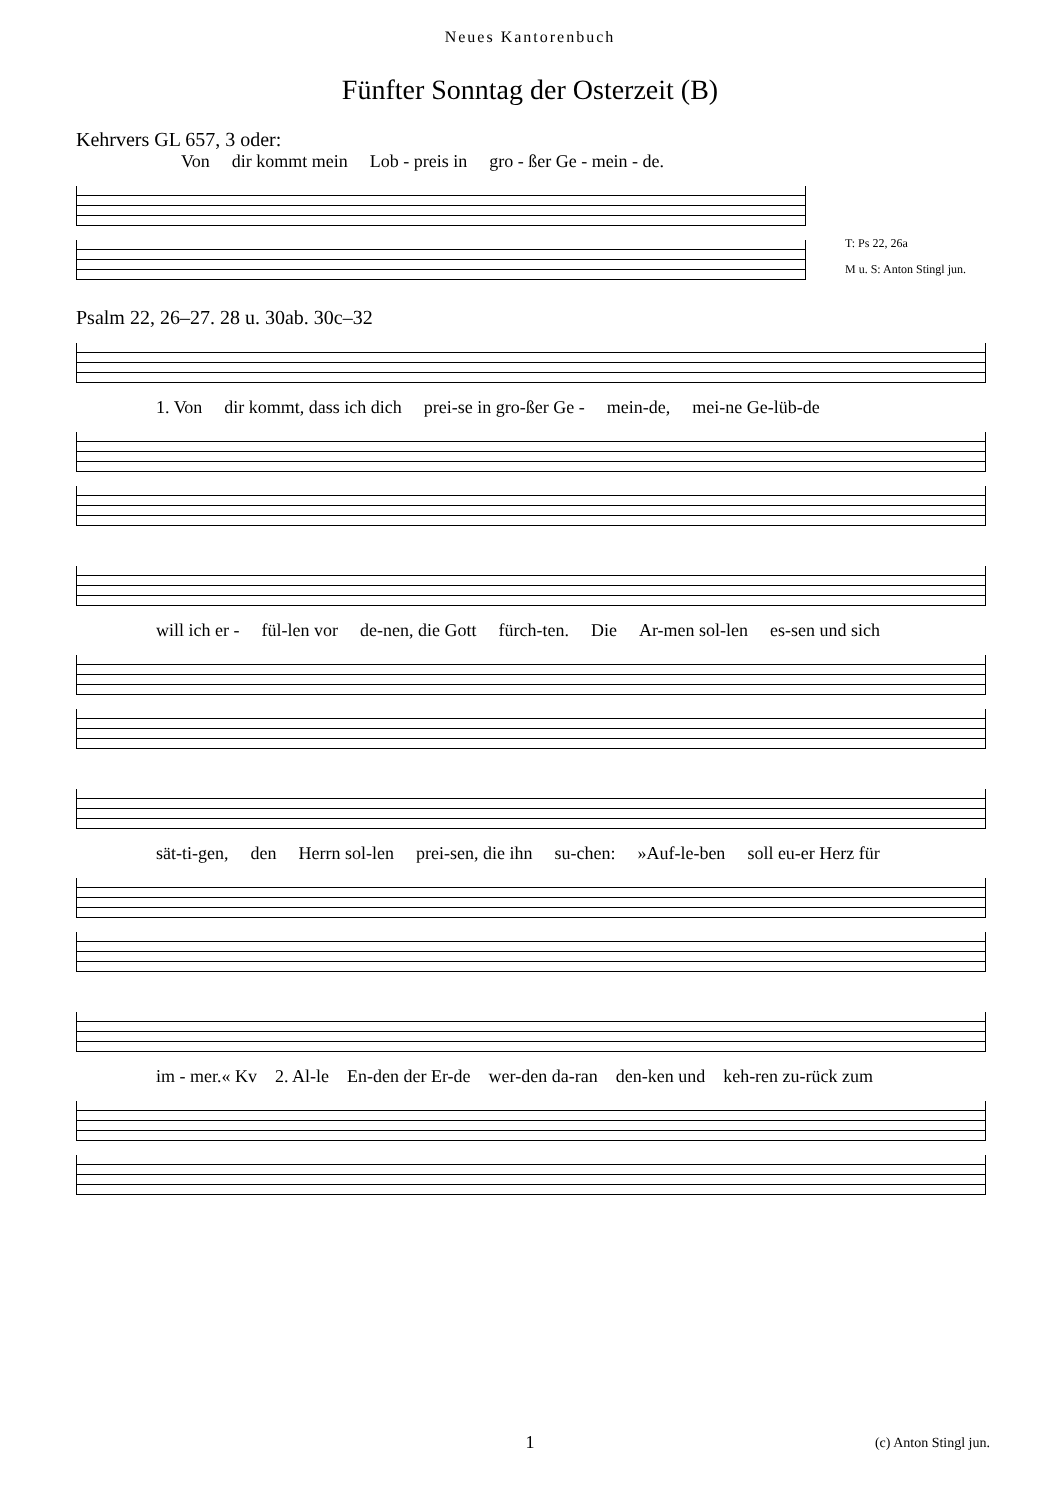Neues Kantorenbuch
Fünfter Sonntag der Osterzeit (B)
Kehrvers GL 657, 3 oder:
Von dir kommt mein Lob - preis in gro - ßer Ge - mein - de.
T: Ps 22, 26a
M u. S: Anton Stingl jun.
Psalm 22, 26–27. 28 u. 30ab. 30c–32
1. Von dir kommt, dass ich dich prei-se in gro-ßer Ge - mein-de, mei-ne Ge-lüb-de
will ich er - fül-len vor de-nen, die Gott fürch-ten. Die Ar-men sol-len es-sen und sich
sät-ti-gen, den Herrn sol-len prei-sen, die ihn su-chen: »Auf-le-ben soll eu-er Herz für
im - mer.« Kv 2. Al-le En-den der Er-de wer-den da-ran den-ken und keh-ren zu-rück zum
1 (c) Anton Stingl jun.